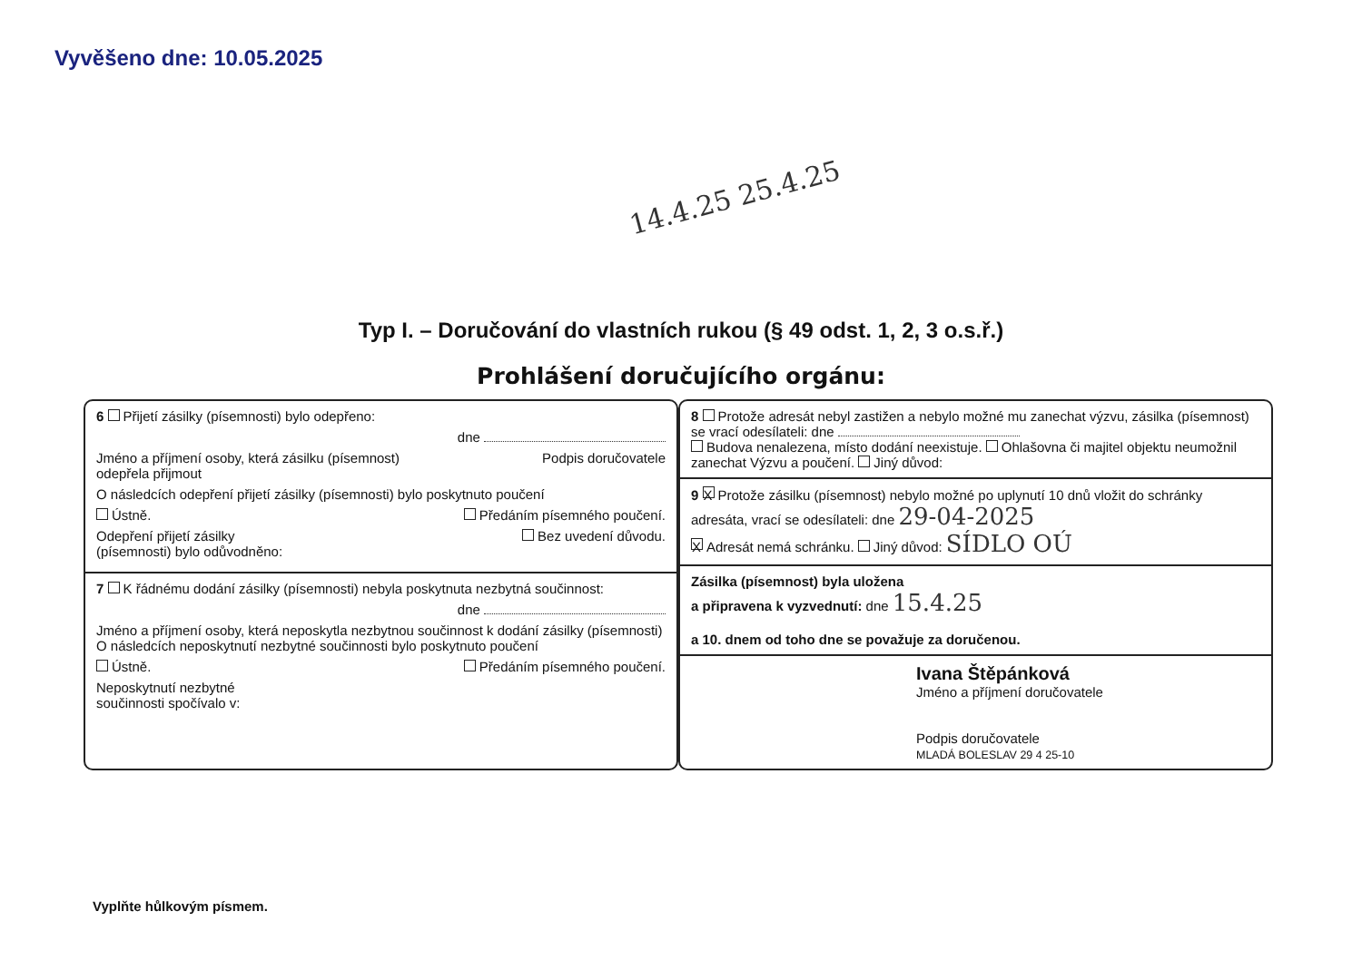Vyvěšeno dne: 10.05.2025
14.4.25 25.4.25
Typ I. – Doručování do vlastních rukou (§ 49 odst. 1, 2, 3 o.s.ř.)
Prohlášení doručujícího orgánu:
6 Přijetí zásilky (písemnosti) bylo odepřeno:
dne
Jméno a příjmení osoby, která zásilku (písemnost)
odepřela přijmout Podpis doručovatele
O následcích odepření přijetí zásilky (písemnosti) bylo poskytnuto poučení
Ústně. Předáním písemného poučení.
Odepření přijetí zásilky
(písemnosti) bylo odůvodněno: Bez uvedení důvodu.
7 K řádnému dodání zásilky (písemnosti) nebyla poskytnuta nezbytná součinnost:
dne
Jméno a příjmení osoby, která neposkytla nezbytnou součinnost k dodání zásilky (písemnosti)
O následcích neposkytnutí nezbytné součinnosti bylo poskytnuto poučení
Ústně. Předáním písemného poučení.
Neposkytnutí nezbytné
součinnosti spočívalo v:
8 Protože adresát nebyl zastižen a nebylo možné mu zanechat výzvu, zásilka (písemnost) se vrací odesílateli: dne
Budova nenalezena, místo dodání neexistuje. Ohlašovna či majitel objektu neumožnil zanechat Výzvu a poučení. Jiný důvod:
9 X Protože zásilku (písemnost) nebylo možné po uplynutí 10 dnů vložit do schránky adresáta, vrací se odesílateli: dne 29-04-2025
X Adresát nemá schránku. Jiný důvod: SÍDLO OÚ
Zásilka (písemnost) byla uložena
a připravena k vyzvednutí: dne 15.4.25
a 10. dnem od toho dne se považuje za doručenou.
Ivana Štěpánková
Jméno a příjmení doručovatele
Podpis doručovatele
MLADÁ BOLESLAV 29 4 25-10
Vyplňte hůlkovým písmem.